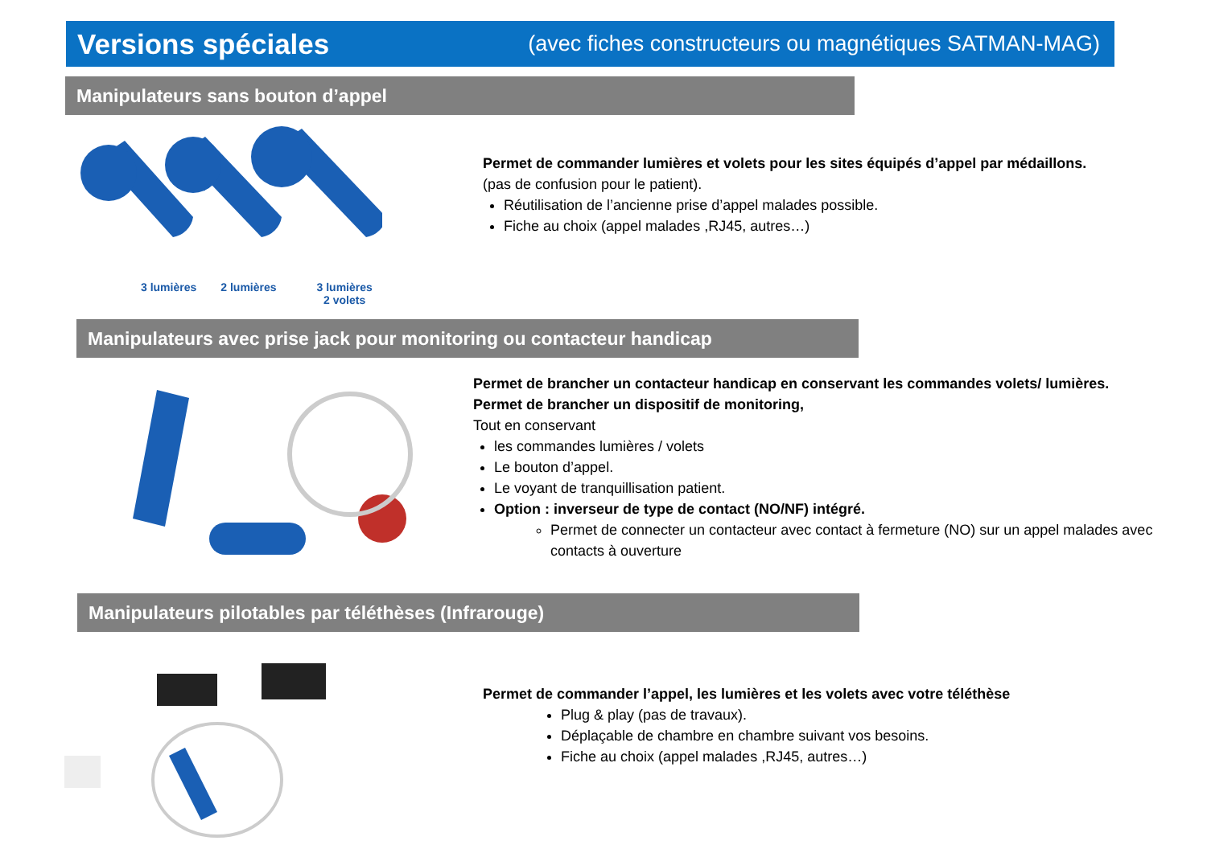Versions spéciales
(avec fiches constructeurs ou magnétiques SATMAN-MAG)
Manipulateurs sans bouton d’appel
3 lumières 2 lumières 3 lumières
2 volets
Permet de commander lumières et volets pour les sites équipés d’appel par médaillons.
(pas de confusion pour le patient).
Réutilisation de l’ancienne prise d’appel malades possible.
Fiche au choix (appel malades ,RJ45, autres…)
Manipulateurs avec prise jack pour monitoring ou contacteur handicap
Permet de brancher un contacteur handicap en conservant les commandes volets/ lumières.
Permet de brancher un dispositif de monitoring,
Tout en conservant
les commandes lumières / volets
Le bouton d’appel.
Le voyant de tranquillisation patient.
Option : inverseur de type de contact (NO/NF) intégré.
Permet de connecter un contacteur avec contact à fermeture (NO) sur un appel malades avec contacts à ouverture
Manipulateurs pilotables par téléthèses (Infrarouge)
Permet de commander l’appel, les lumières et les volets avec votre téléthèse
Plug & play (pas de travaux).
Déplaçable de chambre en chambre suivant vos besoins.
Fiche au choix (appel malades ,RJ45, autres…)